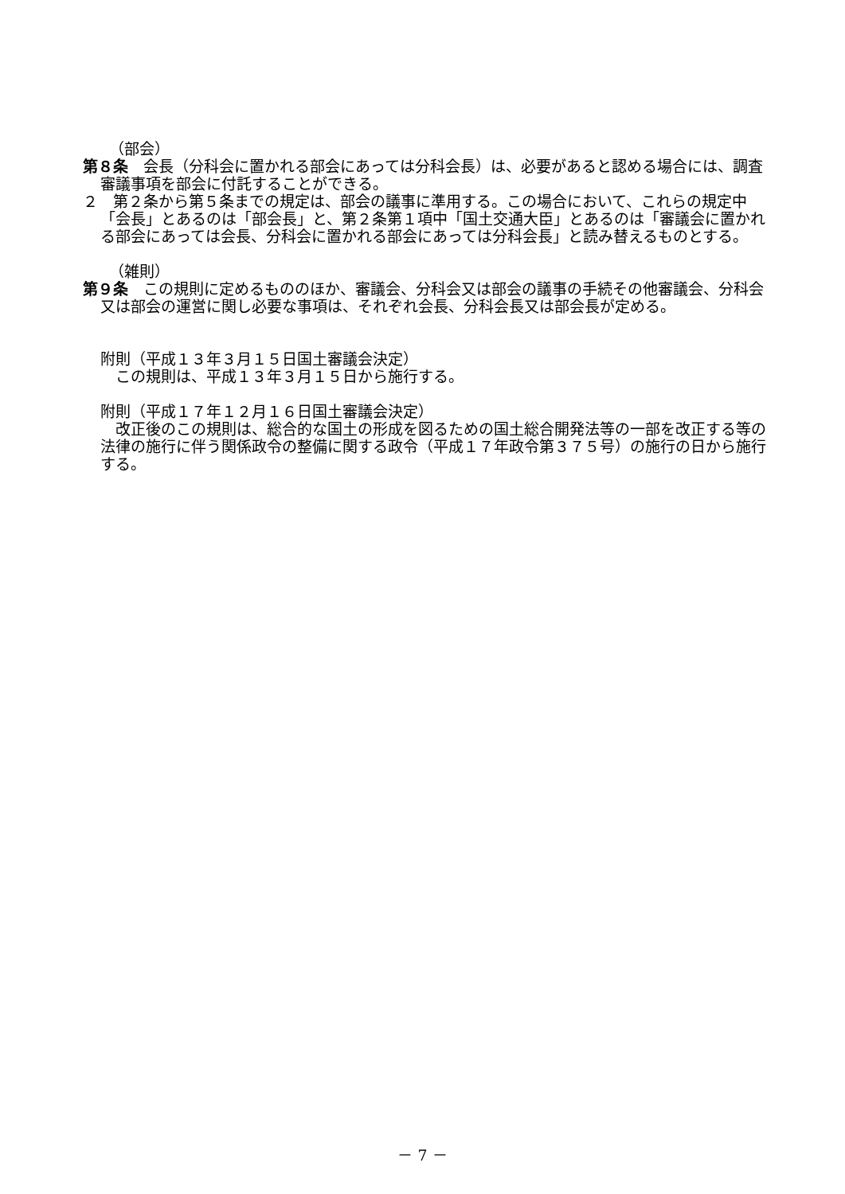（部会）
第８条　会長（分科会に置かれる部会にあっては分科会長）は、必要があると認める場合には、調査審議事項を部会に付託することができる。
２　第２条から第５条までの規定は、部会の議事に準用する。この場合において、これらの規定中「会長」とあるのは「部会長」と、第２条第１項中「国土交通大臣」とあるのは「審議会に置かれる部会にあっては会長、分科会に置かれる部会にあっては分科会長」と読み替えるものとする。
（雑則）
第９条　この規則に定めるもののほか、審議会、分科会又は部会の議事の手続その他審議会、分科会又は部会の運営に関し必要な事項は、それぞれ会長、分科会長又は部会長が定める。
附則（平成１３年３月１５日国土審議会決定）
　この規則は、平成１３年３月１５日から施行する。
附則（平成１７年１２月１６日国土審議会決定）
　改正後のこの規則は、総合的な国土の形成を図るための国土総合開発法等の一部を改正する等の法律の施行に伴う関係政令の整備に関する政令（平成１７年政令第３７５号）の施行の日から施行する。
－ 7 －